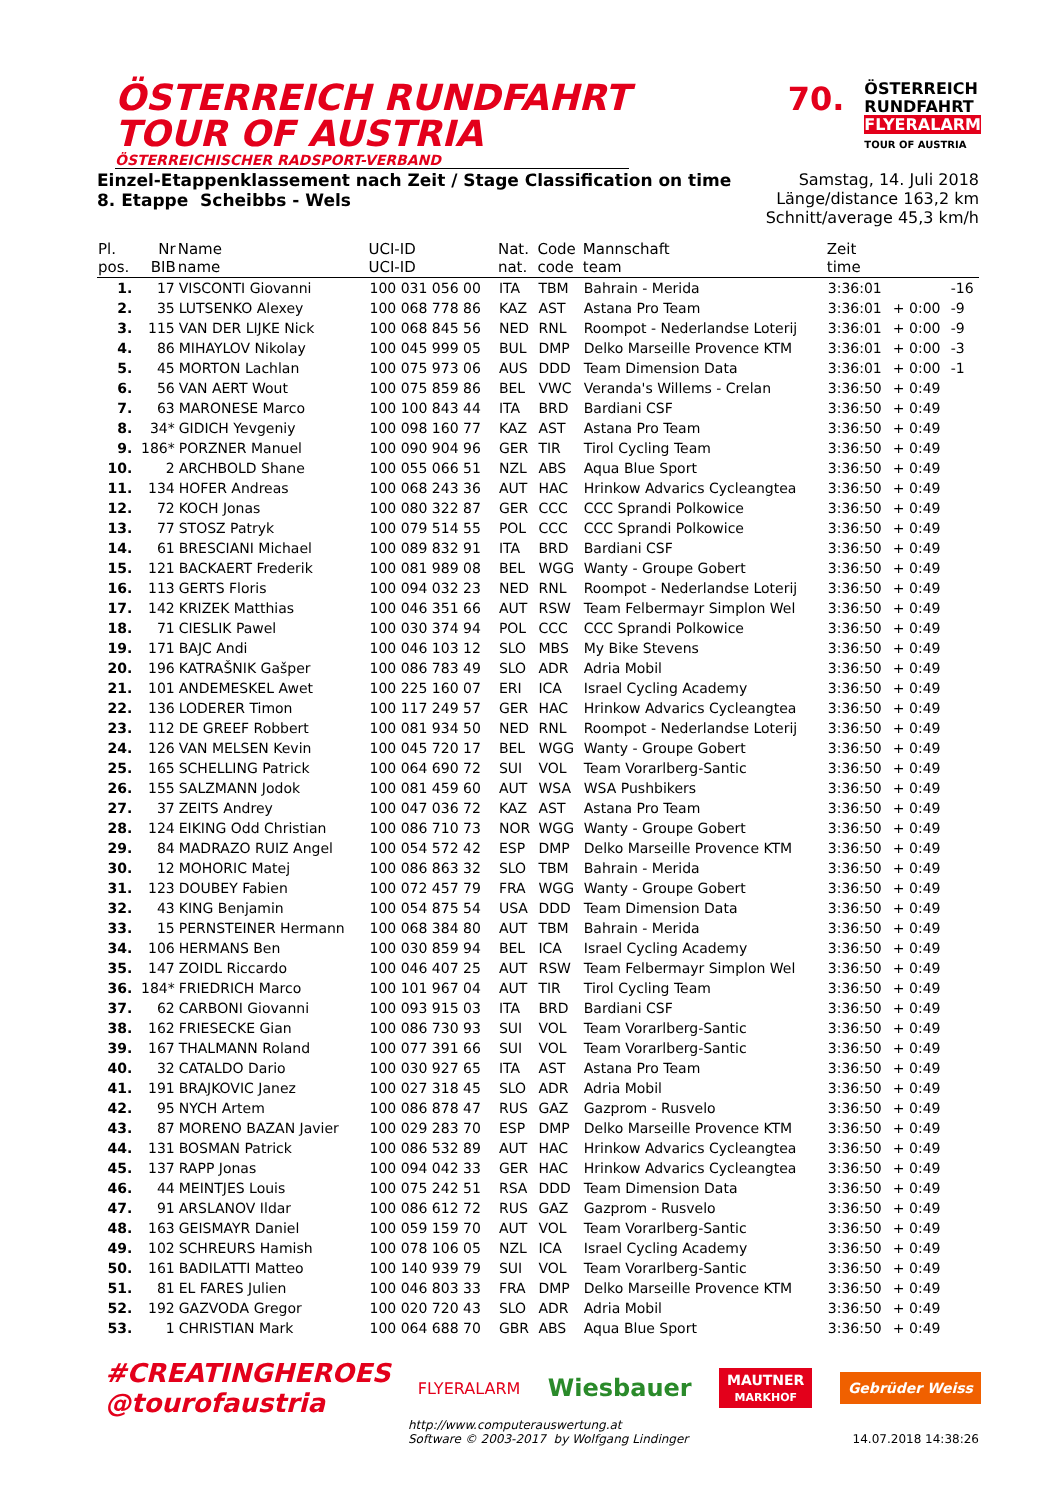ÖSTERREICH RUNDFAHRT
TOUR OF AUSTRIA
ÖSTERREICHISCHER RADSPORT-VERBAND
70.
ÖSTERREICH
RUNDFAHRT
FLYERALARM
TOUR OF AUSTRIA
Einzel-Etappenklassement nach Zeit / Stage Classification on time
8. Etappe Scheibbs - Wels
Samstag, 14. Juli 2018
Länge/distance 163,2 km
Schnitt/average 45,3 km/h
| Pl. pos. | Nr BIB | Name name | UCI-ID UCI-ID | Nat. nat. | Code code | Mannschaft team | Zeit time | | |
| --- | --- | --- | --- | --- | --- | --- | --- | --- | --- |
| 1. | 17 | VISCONTI Giovanni | 100 031 056 00 | ITA | TBM | Bahrain - Merida | 3:36:01 | | -16 |
| 2. | 35 | LUTSENKO Alexey | 100 068 778 86 | KAZ | AST | Astana Pro Team | 3:36:01 | + 0:00 | -9 |
| 3. | 115 | VAN DER LIJKE Nick | 100 068 845 56 | NED | RNL | Roompot - Nederlandse Loterij | 3:36:01 | + 0:00 | -9 |
| 4. | 86 | MIHAYLOV Nikolay | 100 045 999 05 | BUL | DMP | Delko Marseille Provence KTM | 3:36:01 | + 0:00 | -3 |
| 5. | 45 | MORTON Lachlan | 100 075 973 06 | AUS | DDD | Team Dimension Data | 3:36:01 | + 0:00 | -1 |
| 6. | 56 | VAN AERT Wout | 100 075 859 86 | BEL | VWC | Veranda's Willems - Crelan | 3:36:50 | + 0:49 | |
| 7. | 63 | MARONESE Marco | 100 100 843 44 | ITA | BRD | Bardiani CSF | 3:36:50 | + 0:49 | |
| 8. | 34* | GIDICH Yevgeniy | 100 098 160 77 | KAZ | AST | Astana Pro Team | 3:36:50 | + 0:49 | |
| 9. | 186* | PORZNER Manuel | 100 090 904 96 | GER | TIR | Tirol Cycling Team | 3:36:50 | + 0:49 | |
| 10. | 2 | ARCHBOLD Shane | 100 055 066 51 | NZL | ABS | Aqua Blue Sport | 3:36:50 | + 0:49 | |
| 11. | 134 | HOFER Andreas | 100 068 243 36 | AUT | HAC | Hrinkow Advarics Cycleangtea | 3:36:50 | + 0:49 | |
| 12. | 72 | KOCH Jonas | 100 080 322 87 | GER | CCC | CCC Sprandi Polkowice | 3:36:50 | + 0:49 | |
| 13. | 77 | STOSZ Patryk | 100 079 514 55 | POL | CCC | CCC Sprandi Polkowice | 3:36:50 | + 0:49 | |
| 14. | 61 | BRESCIANI Michael | 100 089 832 91 | ITA | BRD | Bardiani CSF | 3:36:50 | + 0:49 | |
| 15. | 121 | BACKAERT Frederik | 100 081 989 08 | BEL | WGG | Wanty - Groupe Gobert | 3:36:50 | + 0:49 | |
| 16. | 113 | GERTS Floris | 100 094 032 23 | NED | RNL | Roompot - Nederlandse Loterij | 3:36:50 | + 0:49 | |
| 17. | 142 | KRIZEK Matthias | 100 046 351 66 | AUT | RSW | Team Felbermayr Simplon Wel | 3:36:50 | + 0:49 | |
| 18. | 71 | CIESLIK Pawel | 100 030 374 94 | POL | CCC | CCC Sprandi Polkowice | 3:36:50 | + 0:49 | |
| 19. | 171 | BAJC Andi | 100 046 103 12 | SLO | MBS | My Bike Stevens | 3:36:50 | + 0:49 | |
| 20. | 196 | KATRAŠNIK Gašper | 100 086 783 49 | SLO | ADR | Adria Mobil | 3:36:50 | + 0:49 | |
| 21. | 101 | ANDEMESKEL Awet | 100 225 160 07 | ERI | ICA | Israel Cycling Academy | 3:36:50 | + 0:49 | |
| 22. | 136 | LODERER Timon | 100 117 249 57 | GER | HAC | Hrinkow Advarics Cycleangtea | 3:36:50 | + 0:49 | |
| 23. | 112 | DE GREEF Robbert | 100 081 934 50 | NED | RNL | Roompot - Nederlandse Loterij | 3:36:50 | + 0:49 | |
| 24. | 126 | VAN MELSEN Kevin | 100 045 720 17 | BEL | WGG | Wanty - Groupe Gobert | 3:36:50 | + 0:49 | |
| 25. | 165 | SCHELLING Patrick | 100 064 690 72 | SUI | VOL | Team Vorarlberg-Santic | 3:36:50 | + 0:49 | |
| 26. | 155 | SALZMANN Jodok | 100 081 459 60 | AUT | WSA | WSA Pushbikers | 3:36:50 | + 0:49 | |
| 27. | 37 | ZEITS Andrey | 100 047 036 72 | KAZ | AST | Astana Pro Team | 3:36:50 | + 0:49 | |
| 28. | 124 | EIKING Odd Christian | 100 086 710 73 | NOR | WGG | Wanty - Groupe Gobert | 3:36:50 | + 0:49 | |
| 29. | 84 | MADRAZO RUIZ Angel | 100 054 572 42 | ESP | DMP | Delko Marseille Provence KTM | 3:36:50 | + 0:49 | |
| 30. | 12 | MOHORIC Matej | 100 086 863 32 | SLO | TBM | Bahrain - Merida | 3:36:50 | + 0:49 | |
| 31. | 123 | DOUBEY Fabien | 100 072 457 79 | FRA | WGG | Wanty - Groupe Gobert | 3:36:50 | + 0:49 | |
| 32. | 43 | KING Benjamin | 100 054 875 54 | USA | DDD | Team Dimension Data | 3:36:50 | + 0:49 | |
| 33. | 15 | PERNSTEINER Hermann | 100 068 384 80 | AUT | TBM | Bahrain - Merida | 3:36:50 | + 0:49 | |
| 34. | 106 | HERMANS Ben | 100 030 859 94 | BEL | ICA | Israel Cycling Academy | 3:36:50 | + 0:49 | |
| 35. | 147 | ZOIDL Riccardo | 100 046 407 25 | AUT | RSW | Team Felbermayr Simplon Wel | 3:36:50 | + 0:49 | |
| 36. | 184* | FRIEDRICH Marco | 100 101 967 04 | AUT | TIR | Tirol Cycling Team | 3:36:50 | + 0:49 | |
| 37. | 62 | CARBONI Giovanni | 100 093 915 03 | ITA | BRD | Bardiani CSF | 3:36:50 | + 0:49 | |
| 38. | 162 | FRIESECKE Gian | 100 086 730 93 | SUI | VOL | Team Vorarlberg-Santic | 3:36:50 | + 0:49 | |
| 39. | 167 | THALMANN Roland | 100 077 391 66 | SUI | VOL | Team Vorarlberg-Santic | 3:36:50 | + 0:49 | |
| 40. | 32 | CATALDO Dario | 100 030 927 65 | ITA | AST | Astana Pro Team | 3:36:50 | + 0:49 | |
| 41. | 191 | BRAJKOVIC Janez | 100 027 318 45 | SLO | ADR | Adria Mobil | 3:36:50 | + 0:49 | |
| 42. | 95 | NYCH Artem | 100 086 878 47 | RUS | GAZ | Gazprom - Rusvelo | 3:36:50 | + 0:49 | |
| 43. | 87 | MORENO BAZAN Javier | 100 029 283 70 | ESP | DMP | Delko Marseille Provence KTM | 3:36:50 | + 0:49 | |
| 44. | 131 | BOSMAN Patrick | 100 086 532 89 | AUT | HAC | Hrinkow Advarics Cycleangtea | 3:36:50 | + 0:49 | |
| 45. | 137 | RAPP Jonas | 100 094 042 33 | GER | HAC | Hrinkow Advarics Cycleangtea | 3:36:50 | + 0:49 | |
| 46. | 44 | MEINTJES Louis | 100 075 242 51 | RSA | DDD | Team Dimension Data | 3:36:50 | + 0:49 | |
| 47. | 91 | ARSLANOV Ildar | 100 086 612 72 | RUS | GAZ | Gazprom - Rusvelo | 3:36:50 | + 0:49 | |
| 48. | 163 | GEISMAYR Daniel | 100 059 159 70 | AUT | VOL | Team Vorarlberg-Santic | 3:36:50 | + 0:49 | |
| 49. | 102 | SCHREURS Hamish | 100 078 106 05 | NZL | ICA | Israel Cycling Academy | 3:36:50 | + 0:49 | |
| 50. | 161 | BADILATTI Matteo | 100 140 939 79 | SUI | VOL | Team Vorarlberg-Santic | 3:36:50 | + 0:49 | |
| 51. | 81 | EL FARES Julien | 100 046 803 33 | FRA | DMP | Delko Marseille Provence KTM | 3:36:50 | + 0:49 | |
| 52. | 192 | GAZVODA Gregor | 100 020 720 43 | SLO | ADR | Adria Mobil | 3:36:50 | + 0:49 | |
| 53. | 1 | CHRISTIAN Mark | 100 064 688 70 | GBR | ABS | Aqua Blue Sport | 3:36:50 | + 0:49 | |
#CREATINGHEROES
@tourofaustria
FLYERALARM
Wiesbauer
MAUTNER
MARKHOF
Gebrüder Weiss
http://www.computerauswertung.at
Software © 2003-2017 by Wolfgang Lindinger
14.07.2018 14:38:26